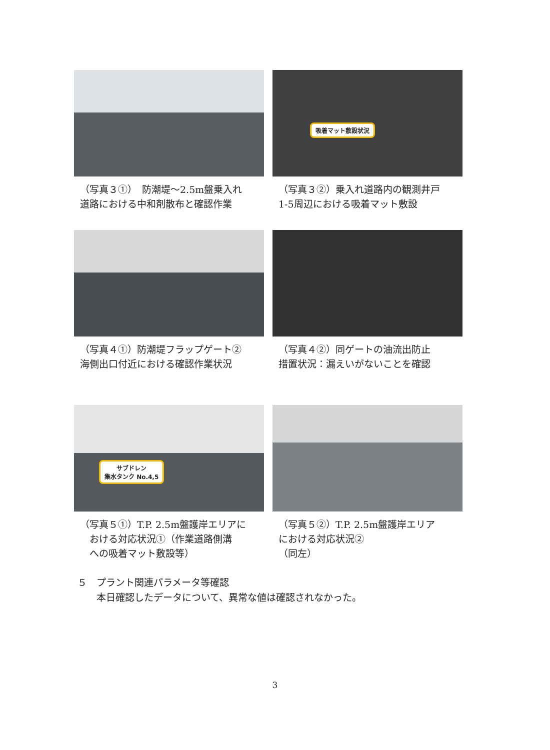（写真３①）　防潮堤～2.5m盤乗入れ
道路における中和剤散布と確認作業
吸着マット敷設状況
（写真３②）乗入れ道路内の観測井戸
1-5周辺における吸着マット敷設
（写真４①）防潮堤フラップゲート②
海側出口付近における確認作業状況
（写真４②）同ゲートの油流出防止
措置状況：漏えいがないことを確認
サブドレン
集水タンク No.4,5
（写真５①）T.P. 2.5m盤護岸エリアに
　おける対応状況①（作業道路側溝
　への吸着マット敷設等）
（写真５②）T.P. 2.5m盤護岸エリア
における対応状況②
（同左）
５　プラント関連パラメータ等確認
　　本日確認したデータについて、異常な値は確認されなかった。
3